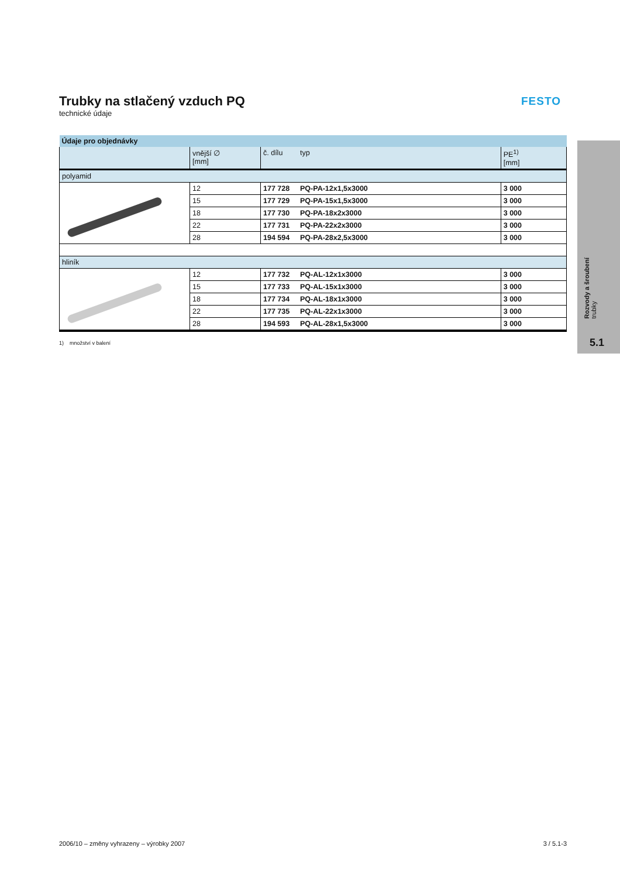FESTO
Rozvody a šroubení
trubky
5.1
Trubky na stlačený vzduch PQ
technické údaje
| Údaje pro objednávky | | | | |
| | vnější ∅ [mm] | č. dílu | typ | PE<sup>1)</sup> [mm] |
| polyamid | | | | |
| | 12 | 177 728 | PQ-PA-12x1,5x3000 | 3 000 |
| | 15 | 177 729 | PQ-PA-15x1,5x3000 | 3 000 |
| | 18 | 177 730 | PQ-PA-18x2x3000 | 3 000 |
| | 22 | 177 731 | PQ-PA-22x2x3000 | 3 000 |
| | 28 | 194 594 | PQ-PA-28x2,5x3000 | 3 000 |
| hliník | | | | |
| | 12 | 177 732 | PQ-AL-12x1x3000 | 3 000 |
| | 15 | 177 733 | PQ-AL-15x1x3000 | 3 000 |
| | 18 | 177 734 | PQ-AL-18x1x3000 | 3 000 |
| | 22 | 177 735 | PQ-AL-22x1x3000 | 3 000 |
| | 28 | 194 593 | PQ-AL-28x1,5x3000 | 3 000 |
1) množství v balení
2006/10 – změny vyhrazeny – výrobky 2007 3 / 5.1-3